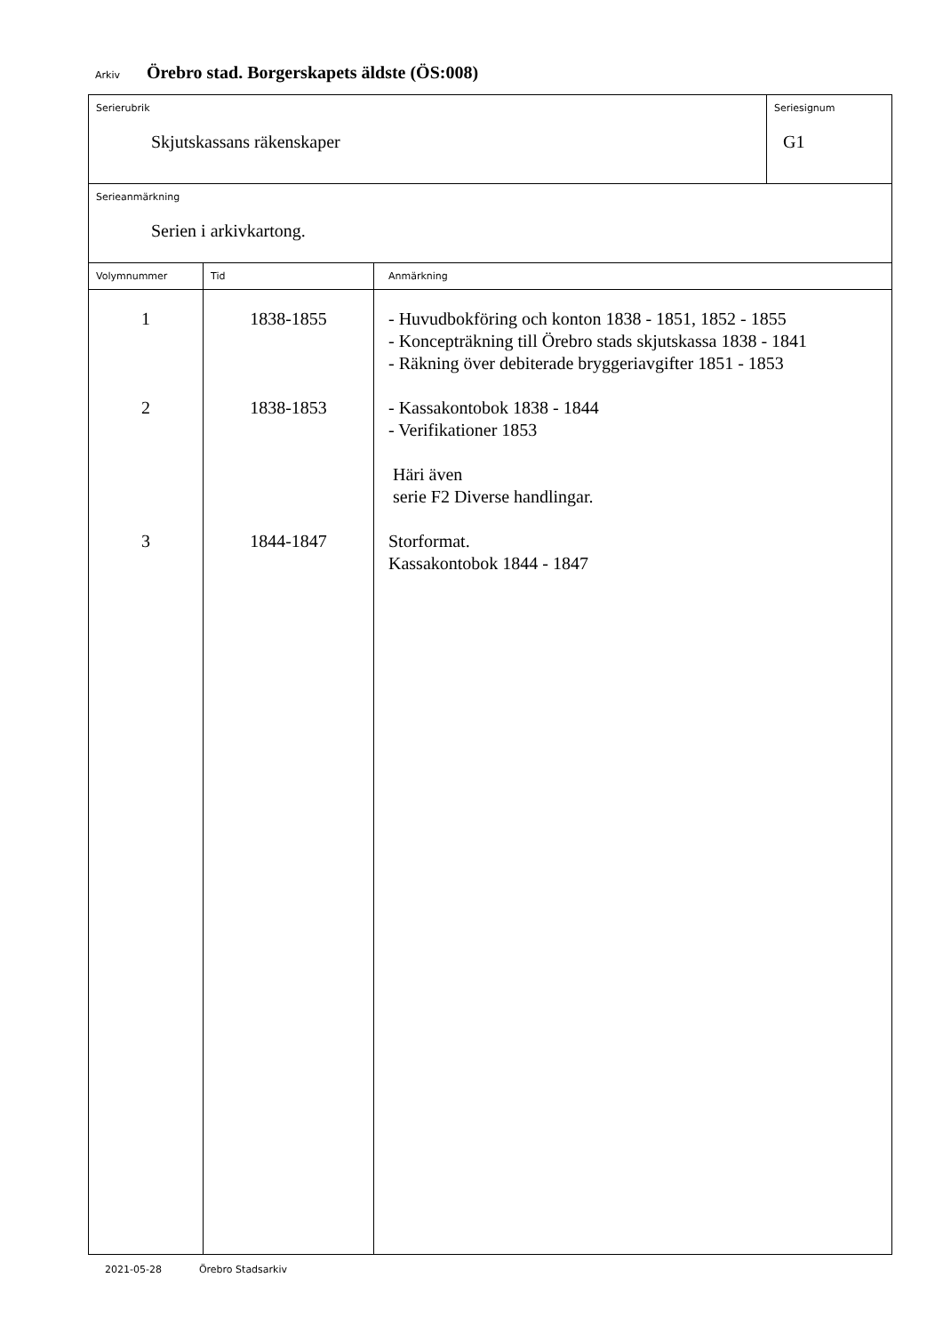Arkiv Örebro stad. Borgerskapets äldste (ÖS:008)
| Serierubrik Skjutskassans räkenskaper | | | Seriesignum G1 |
| Serieanmärkning Serien i arkivkartong. | | | |
| Volymnummer | Tid | Anmärkning | |
| 1 2 3 | 1838-1855 1838-1853 1844-1847 | - Huvudbokföring och konton 1838 - 1851, 1852 - 1855 - Koncepträkning till Örebro stads skjutskassa 1838 - 1841 - Räkning över debiterade bryggeriavgifter 1851 - 1853 - Kassakontobok 1838 - 1844 - Verifikationer 1853 Häri även serie F2 Diverse handlingar. Storformat. Kassakontobok 1844 - 1847 | |
2021-05-28 Örebro Stadsarkiv